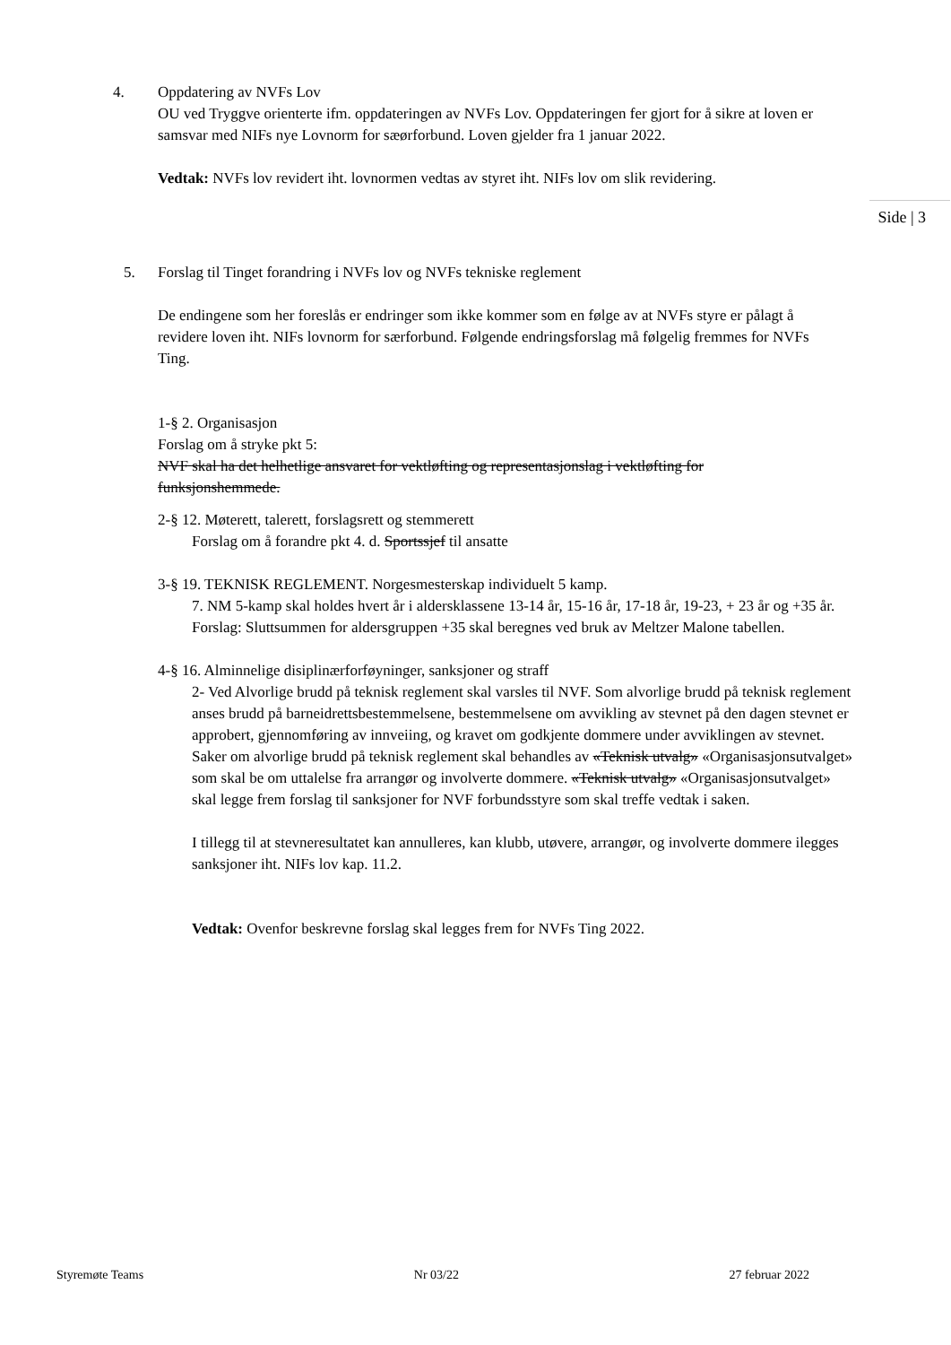4. Oppdatering av NVFs Lov
OU ved Tryggve orienterte ifm. oppdateringen av NVFs Lov. Oppdateringen fer gjort for å sikre at loven er samsvar med NIFs nye Lovnorm for sæørforbund. Loven gjelder fra 1 januar 2022.
Vedtak: NVFs lov revidert iht. lovnormen vedtas av styret iht. NIFs lov om slik revidering.
Side | 3
5. Forslag til Tinget forandring i NVFs lov og NVFs tekniske reglement
De endingene som her foreslås er endringer som ikke kommer som en følge av at NVFs styre er pålagt å revidere loven iht. NIFs lovnorm for særforbund. Følgende endringsforslag må følgelig fremmes for NVFs Ting.
1-§ 2. Organisasjon
Forslag om å stryke pkt 5:
NVF skal ha det helhetlige ansvaret for vektløfting og representasjonslag i vektløfting for funksjonshemmede.
2-§ 12. Møterett, talerett, forslagsrett og stemmerett
Forslag om å forandre pkt 4. d. Sportssjef til ansatte
3-§ 19. TEKNISK REGLEMENT. Norgesmesterskap individuelt 5 kamp.
7. NM 5-kamp skal holdes hvert år i aldersklassene 13-14 år, 15-16 år, 17-18 år, 19-23, + 23 år og +35 år. Forslag: Sluttsummen for aldersgruppen +35 skal beregnes ved bruk av Meltzer Malone tabellen.
4-§ 16. Alminnelige disiplinærforføyninger, sanksjoner og straff
2- Ved Alvorlige brudd på teknisk reglement skal varsles til NVF. Som alvorlige brudd på teknisk reglement anses brudd på barneidrettsbestemmelsene, bestemmelsene om avvikling av stevnet på den dagen stevnet er approbert, gjennomføring av innveiing, og kravet om godkjente dommere under avviklingen av stevnet. Saker om alvorlige brudd på teknisk reglement skal behandles av «Teknisk utvalg» «Organisasjonsutvalget» som skal be om uttalelse fra arrangør og involverte dommere. «Teknisk utvalg» «Organisasjonsutvalget» skal legge frem forslag til sanksjoner for NVF forbundsstyre som skal treffe vedtak i saken.
I tillegg til at stevneresultatet kan annulleres, kan klubb, utøvere, arrangør, og involverte dommere ilegges sanksjoner iht. NIFs lov kap. 11.2.
Vedtak: Ovenfor beskrevne forslag skal legges frem for NVFs Ting 2022.
Styremøte Teams Nr 03/22 27 februar 2022